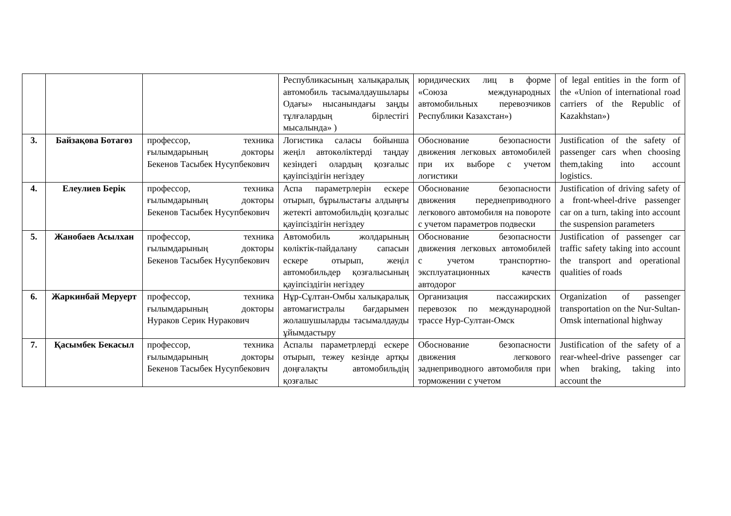| | | | Республикасының халықаралық автомобиль тасымалдаушылары Одағы» нысанындағы заңды тұлғалардың бірлестігі мысалында» ) | юридических лиц в форме «Союза международных автомобильных перевозчиков Республики Казахстан») | of legal entities in the form of the «Union of international road carriers of the Republic of Kazakhstan») |
| 3. | Байзақова Ботагөз | профессор, техника ғылымдарының докторы Бекенов Тасыбек Нусупбекович | Логистика саласы бойынша жеңіл автокөліктерді таңдау кезіндегі олардың қозғалыс қауіпсіздігін негіздеу | Обоснование безопасности движения легковых автомобилей при их выборе с учетом логистики | Justification of the safety of passenger cars when choosing them,taking into account logistics. |
| 4. | Елеулиев Берік | профессор, техника ғылымдарының докторы Бекенов Тасыбек Нусупбекович | Аспа параметрлерін ескере отырып, бұрылыстағы алдыңғы жетекті автомобильдің қозғалыс қауіпсіздігін негіздеу | Обоснование безопасности движения переднеприводного легкового автомобиля на повороте с учетом параметров подвески | Justification of driving safety of a front-wheel-drive passenger car on a turn, taking into account the suspension parameters |
| 5. | Жанобаев Асылхан | профессор, техника ғылымдарының докторы Бекенов Тасыбек Нусупбекович | Автомобиль жолдарының көліктік-пайдалану сапасын ескере отырып, жеңіл автомобильдер қозғалысының қауіпсіздігін негіздеу | Обоснование безопасности движения легковых автомобилей с учетом транспортно-эксплуатационных качеств автодорог | Justification of passenger car traffic safety taking into account the transport and operational qualities of roads |
| 6. | Жаркинбай Меруерт | профессор, техника ғылымдарының докторы Нураков Серик Нуракович | Нұр-Сұлтан-Омбы халықаралық автомагистралы бағдарымен жолашушыларды тасымалдауды ұйымдастыру | Организация пассажирских перевозок по международной трассе Нур-Султан-Омск | Organization of passenger transportation on the Nur-Sultan-Omsk international highway |
| 7. | Қасымбек Бекасыл | профессор, техника ғылымдарының докторы Бекенов Тасыбек Нусупбекович | Аспалы параметрлерді ескере отырып, тежеу кезінде артқы доңғалақты автомобильдің қозғалыс | Обоснование безопасности движения легкового заднеприводного автомобиля при торможении с учетом | Justification of the safety of a rear-wheel-drive passenger car when braking, taking into account the |